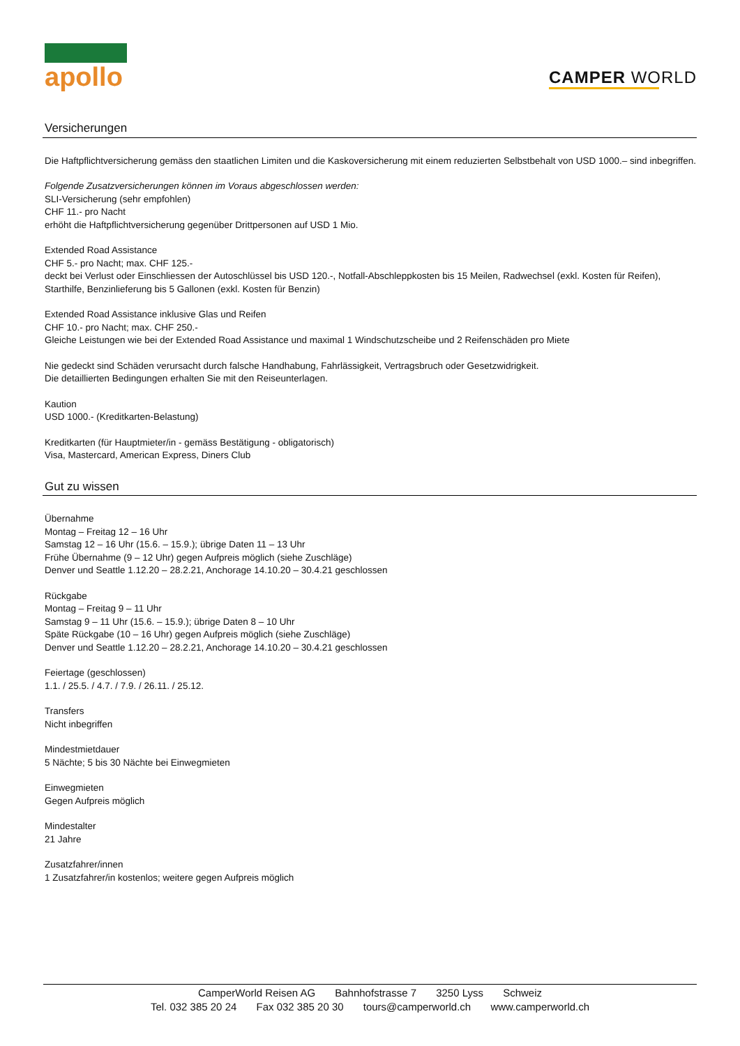apollo
CAMPER WORLD
Versicherungen
Die Haftpflichtversicherung gemäss den staatlichen Limiten und die Kaskoversicherung mit einem reduzierten Selbstbehalt von USD 1000.– sind inbegriffen.
Folgende Zusatzversicherungen können im Voraus abgeschlossen werden:
SLI-Versicherung (sehr empfohlen)
CHF 11.- pro Nacht
erhöht die Haftpflichtversicherung gegenüber Drittpersonen auf USD 1 Mio.
Extended Road Assistance
CHF 5.- pro Nacht; max. CHF 125.-
deckt bei Verlust oder Einschliessen der Autoschlüssel bis USD 120.-, Notfall-Abschleppkosten bis 15 Meilen, Radwechsel (exkl. Kosten für Reifen), Starthilfe, Benzinlieferung bis 5 Gallonen (exkl. Kosten für Benzin)
Extended Road Assistance inklusive Glas und Reifen
CHF 10.- pro Nacht; max. CHF 250.-
Gleiche Leistungen wie bei der Extended Road Assistance und maximal 1 Windschutzscheibe und 2 Reifenschäden pro Miete
Nie gedeckt sind Schäden verursacht durch falsche Handhabung, Fahrlässigkeit, Vertragsbruch oder Gesetzwidrigkeit.
Die detaillierten Bedingungen erhalten Sie mit den Reiseunterlagen.
Kaution
USD 1000.- (Kreditkarten-Belastung)
Kreditkarten (für Hauptmieter/in - gemäss Bestätigung - obligatorisch)
Visa, Mastercard, American Express, Diners Club
Gut zu wissen
Übernahme
Montag – Freitag 12 – 16 Uhr
Samstag 12 – 16 Uhr (15.6. – 15.9.); übrige Daten 11 – 13 Uhr
Frühe Übernahme (9 – 12 Uhr) gegen Aufpreis möglich (siehe Zuschläge)
Denver und Seattle 1.12.20 – 28.2.21, Anchorage 14.10.20 – 30.4.21 geschlossen
Rückgabe
Montag – Freitag 9 – 11 Uhr
Samstag 9 – 11 Uhr (15.6. – 15.9.); übrige Daten 8 – 10 Uhr
Späte Rückgabe (10 – 16 Uhr) gegen Aufpreis möglich (siehe Zuschläge)
Denver und Seattle 1.12.20 – 28.2.21, Anchorage 14.10.20 – 30.4.21 geschlossen
Feiertage (geschlossen)
1.1. / 25.5. / 4.7. / 7.9. / 26.11. / 25.12.
Transfers
Nicht inbegriffen
Mindestmietdauer
5 Nächte; 5 bis 30 Nächte bei Einwegmieten
Einwegmieten
Gegen Aufpreis möglich
Mindestalter
21 Jahre
Zusatzfahrer/innen
1 Zusatzfahrer/in kostenlos; weitere gegen Aufpreis möglich
CamperWorld Reisen AG Bahnhofstrasse 7 3250 Lyss Schweiz
Tel. 032 385 20 24 Fax 032 385 20 30 tours@camperworld.ch www.camperworld.ch